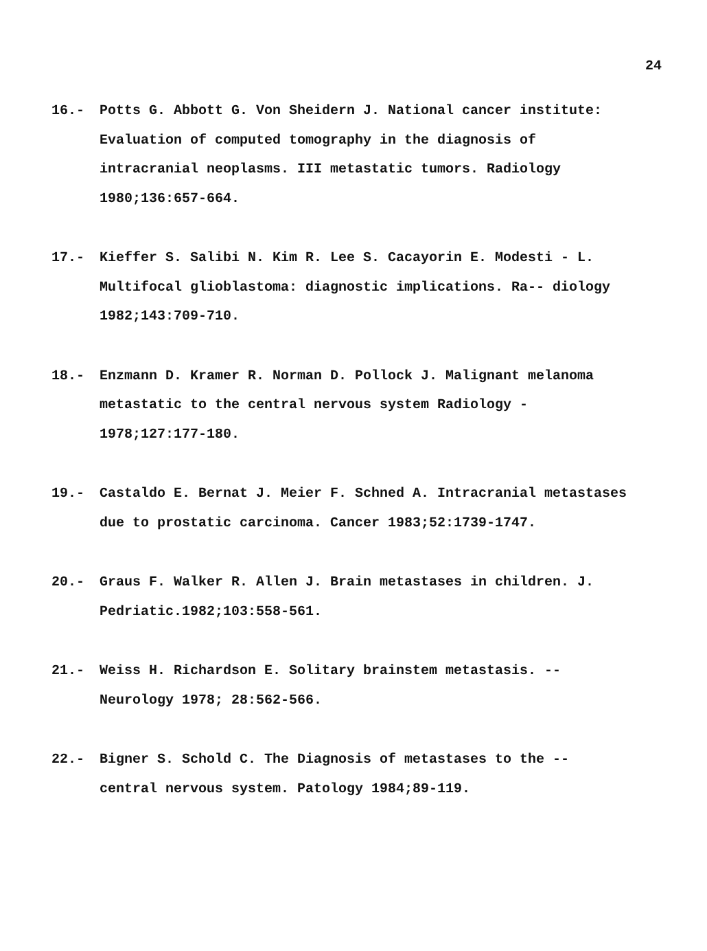24
16.- Potts G. Abbott G. Von Sheidern J. National cancer institute: Evaluation of computed tomography in the diagnosis of intracranial neoplasms. III metastatic tumors. Radiology 1980;136:657-664.
17.- Kieffer S. Salibi N. Kim R. Lee S. Cacayorin E. Modesti - L. Multifocal glioblastoma: diagnostic implications. Ra-- diology 1982;143:709-710.
18.- Enzmann D. Kramer R. Norman D. Pollock J. Malignant melanoma metastatic to the central nervous system Radiology - 1978;127:177-180.
19.- Castaldo E. Bernat J. Meier F. Schned A. Intracranial metastases due to prostatic carcinoma. Cancer 1983;52:1739-1747.
20.- Graus F. Walker R. Allen J. Brain metastases in children. J. Pedriatic.1982;103:558-561.
21.- Weiss H. Richardson E. Solitary brainstem metastasis. -- Neurology 1978; 28:562-566.
22.- Bigner S. Schold C. The Diagnosis of metastases to the -- central nervous system. Patology 1984;89-119.